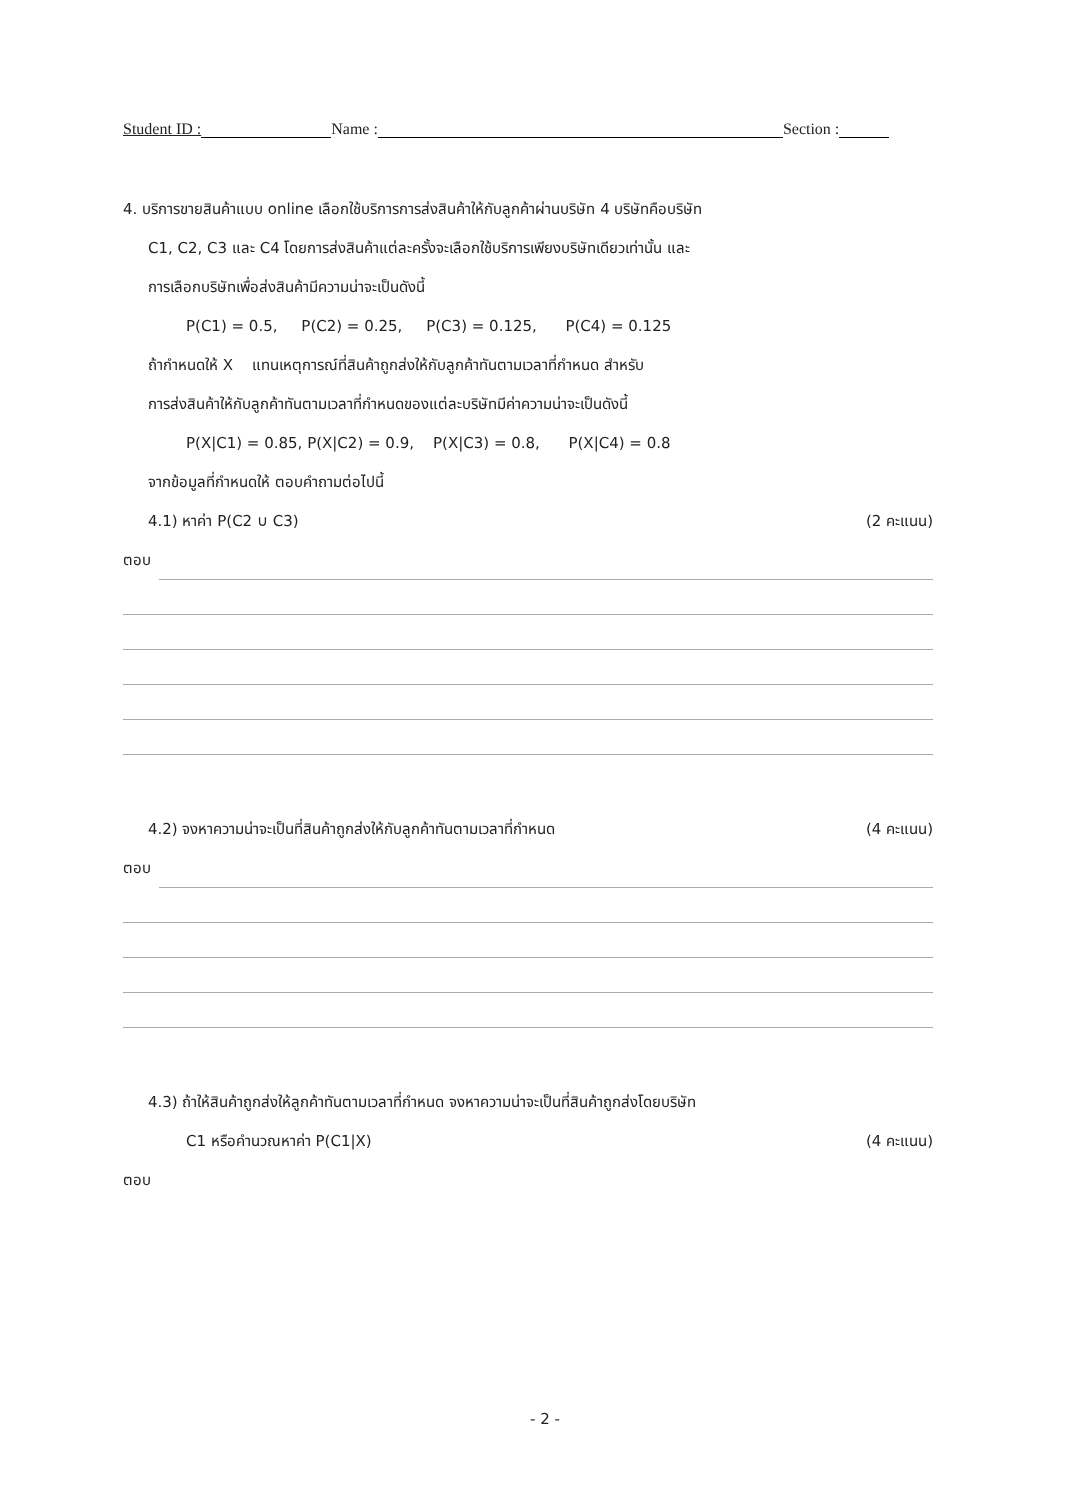Student ID : Name : Section :
4. บริการขายสินค้าแบบ online เลือกใช้บริการการส่งสินค้าให้กับลูกค้าผ่านบริษัท 4 บริษัทคือบริษัท
C1, C2, C3 และ C4 โดยการส่งสินค้าแต่ละครั้งจะเลือกใช้บริการเพียงบริษัทเดียวเท่านั้น และ
การเลือกบริษัทเพื่อส่งสินค้ามีความน่าจะเป็นดังนี้
P(C1) = 0.5, P(C2) = 0.25, P(C3) = 0.125, P(C4) = 0.125
ถ้ากำหนดให้ X แทนเหตุการณ์ที่สินค้าถูกส่งให้กับลูกค้าทันตามเวลาที่กำหนด สำหรับ
การส่งสินค้าให้กับลูกค้าทันตามเวลาที่กำหนดของแต่ละบริษัทมีค่าความน่าจะเป็นดังนี้
P(X|C1) = 0.85, P(X|C2) = 0.9, P(X|C3) = 0.8, P(X|C4) = 0.8
จากข้อมูลที่กำหนดให้ ตอบคำถามต่อไปนี้
4.1) หาค่า P(C2 ∪ C3) (2 คะแนน)
ตอบ
4.2) จงหาความน่าจะเป็นที่สินค้าถูกส่งให้กับลูกค้าทันตามเวลาที่กำหนด (4 คะแนน)
ตอบ
4.3) ถ้าให้สินค้าถูกส่งให้ลูกค้าทันตามเวลาที่กำหนด จงหาความน่าจะเป็นที่สินค้าถูกส่งโดยบริษัท
C1 หรือคำนวณหาค่า P(C1|X) (4 คะแนน)
ตอบ
- 2 -